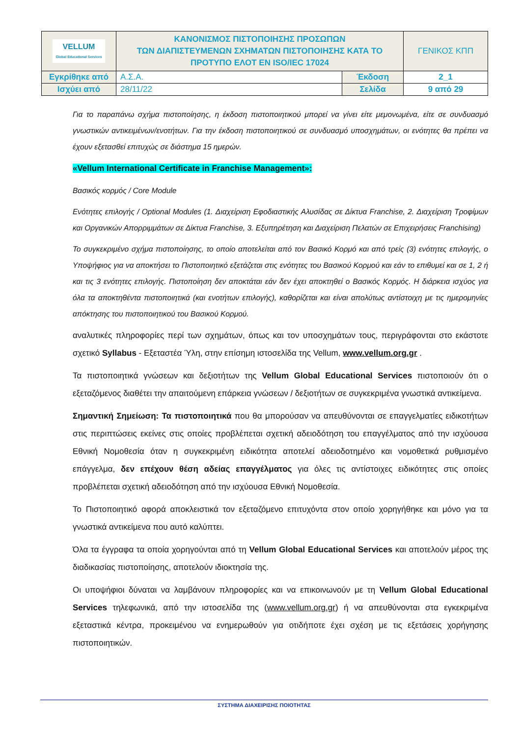| VELLUM Global Educational Services | ΚΑΝΟΝΙΣΜΟΣ ΠΙΣΤΟΠΟΙΗΣΗΣ ΠΡΟΣΩΠΩΝ ΤΩΝ ΔΙΑΠΙΣΤΕΥΜΕΝΩΝ ΣΧΗΜΑΤΩΝ ΠΙΣΤΟΠΟΙΗΣΗΣ ΚΑΤΑ ΤΟ ΠΡΟΤΥΠΟ ΕΛΟΤ EN ISO/IEC 17024 | | ΓΕΝΙΚΟΣ ΚΠΠ |
| Εγκρίθηκε από | Α.Σ.Α. | Έκδοση | 2_1 |
| Ισχύει από | 28/11/22 | Σελίδα | 9 από 29 |
Για το παραπάνω σχήμα πιστοποίησης, η έκδοση πιστοποιητικού μπορεί να γίνει είτε μεμονωμένα, είτε σε συνδυασμό γνωστικών αντικειμένων/ενοτήτων. Για την έκδοση πιστοποιητικού σε συνδυασμό υποσχημάτων, οι ενότητες θα πρέπει να έχουν εξετασθεί επιτυχώς σε διάστημα 15 ημερών.
«Vellum International Certificate in Franchise Management»:
Βασικός κορμός / Core Module
Ενότητες επιλογής / Optional Modules (1. Διαχείριση Εφοδιαστικής Αλυσίδας σε Δίκτυα Franchise, 2. Διαχείριση Τροφίμων και Οργανικών Απορριμμάτων σε Δίκτυα Franchise, 3. Εξυπηρέτηση και Διαχείριση Πελατών σε Επιχειρήσεις Franchising)
Το συγκεκριμένο σχήμα πιστοποίησης, το οποίο αποτελείται από τον Βασικό Κορμό και από τρείς (3) ενότητες επιλογής, ο Υποψήφιος για να αποκτήσει το Πιστοποιητικό εξετάζεται στις ενότητες του Βασικού Κορμού και εάν το επιθυμεί και σε 1, 2 ή και τις 3 ενότητες επιλογής. Πιστοποίηση δεν αποκτάται εάν δεν έχει αποκτηθεί ο Βασικός Κορμός. Η διάρκεια ισχύος για όλα τα αποκτηθέντα πιστοποιητικά (και ενοτήτων επιλογής), καθορίζεται και είναι απολύτως αντίστοιχη με τις ημερομηνίες απόκτησης του πιστοποιητικού του Βασικού Κορμού.
αναλυτικές πληροφορίες περί των σχημάτων, όπως και τον υποσχημάτων τους, περιγράφονται στο εκάστοτε σχετικό Syllabus - Εξεταστέα Ύλη, στην επίσημη ιστοσελίδα της Vellum, www.vellum.org.gr .
Τα πιστοποιητικά γνώσεων και δεξιοτήτων της Vellum Global Educational Services πιστοποιούν ότι ο εξεταζόμενος διαθέτει την απαιτούμενη επάρκεια γνώσεων / δεξιοτήτων σε συγκεκριμένα γνωστικά αντικείμενα.
Σημαντική Σημείωση: Τα πιστοποιητικά που θα μπορούσαν να απευθύνονται σε επαγγελματίες ειδικοτήτων στις περιπτώσεις εκείνες στις οποίες προβλέπεται σχετική αδειοδότηση του επαγγέλματος από την ισχύουσα Εθνική Νομοθεσία όταν η συγκεκριμένη ειδικότητα αποτελεί αδειοδοτημένο και νομοθετικά ρυθμισμένο επάγγελμα, δεν επέχουν θέση αδείας επαγγέλματος για όλες τις αντίστοιχες ειδικότητες στις οποίες προβλέπεται σχετική αδειοδότηση από την ισχύουσα Εθνική Νομοθεσία.
Το Πιστοποιητικό αφορά αποκλειστικά τον εξεταζόμενο επιτυχόντα στον οποίο χορηγήθηκε και μόνο για τα γνωστικά αντικείμενα που αυτό καλύπτει.
Όλα τα έγγραφα τα οποία χορηγούνται από τη Vellum Global Educational Services και αποτελούν μέρος της διαδικασίας πιστοποίησης, αποτελούν ιδιοκτησία της.
Οι υποψήφιοι δύναται να λαμβάνουν πληροφορίες και να επικοινωνούν με τη Vellum Global Educational Services τηλεφωνικά, από την ιστοσελίδα της (www.vellum.org.gr) ή να απευθύνονται στα εγκεκριμένα εξεταστικά κέντρα, προκειμένου να ενημερωθούν για οτιδήποτε έχει σχέση με τις εξετάσεις χορήγησης πιστοποιητικών.
ΣΥΣΤΗΜΑ ΔΙΑΧΕΙΡΙΣΗΣ ΠΟΙΟΤΗΤΑΣ